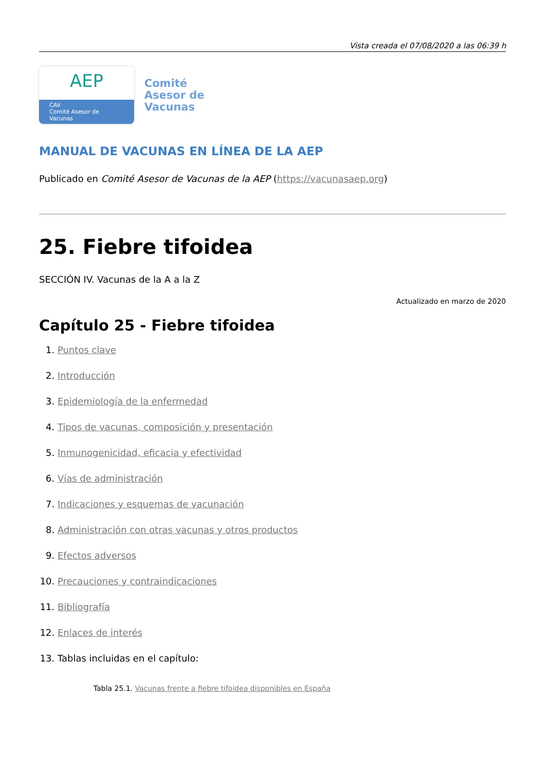Vista creada el 07/08/2020 a las 06:39 h
AEP
CAV
Comité Asesor de Vacunas
Comité
Asesor de
Vacunas
MANUAL DE VACUNAS EN LÍNEA DE LA AEP
Publicado en Comité Asesor de Vacunas de la AEP (https://vacunasaep.org)
25. Fiebre tifoidea
SECCIÓN IV. Vacunas de la A a la Z
Actualizado en marzo de 2020
Capítulo 25 - Fiebre tifoidea
1. Puntos clave
2. Introducción
3. Epidemiología de la enfermedad
4. Tipos de vacunas, composición y presentación
5. Inmunogenicidad, eficacia y efectividad
6. Vías de administración
7. Indicaciones y esquemas de vacunación
8. Administración con otras vacunas y otros productos
9. Efectos adversos
10. Precauciones y contraindicaciones
11. Bibliografía
12. Enlaces de interés
13. Tablas incluidas en el capítulo:
Tabla 25.1. Vacunas frente a fiebre tifoidea disponibles en España